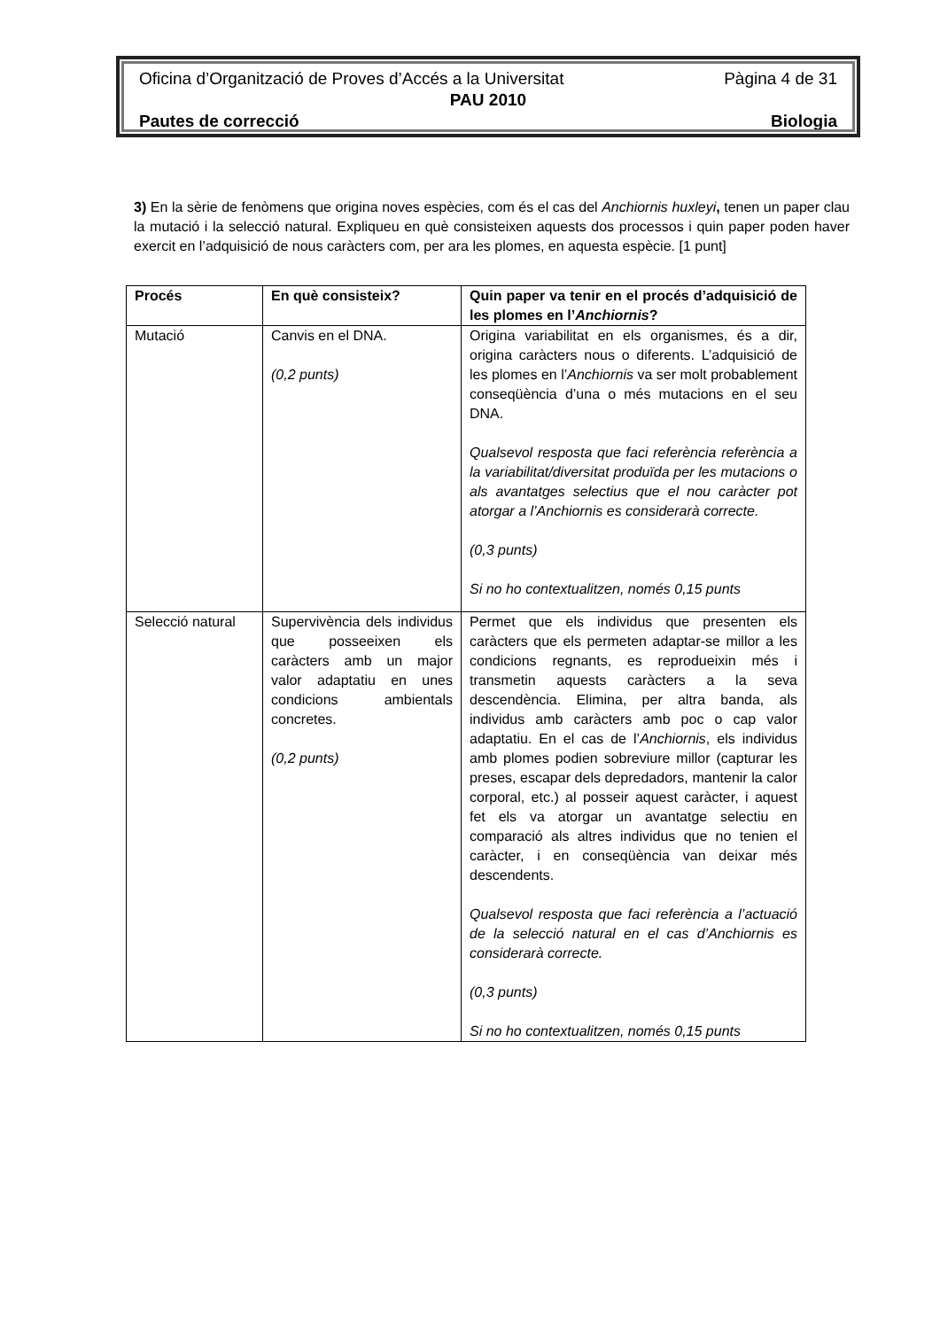Oficina d’Organització de Proves d’Accés a la Universitat Pàgina 4 de 31
PAU 2010
Pautes de correcció Biologia
3) En la sèrie de fenòmens que origina noves espècies, com és el cas del Anchiornis huxleyi, tenen un paper clau la mutació i la selecció natural. Expliqueu en què consisteixen aquests dos processos i quin paper poden haver exercit en l’adquisició de nous caràcters com, per ara les plomes, en aquesta espècie. [1 punt]
| Procés | En què consisteix? | Quin paper va tenir en el procés d’adquisició de les plomes en l’ Anchiornis ? |
| --- | --- | --- |
| Mutació | Canvis en el DNA. (0,2 punts) | Origina variabilitat en els organismes, és a dir, origina caràcters nous o diferents. L’adquisició de les plomes en l’ Anchiornis va ser molt probablement conseqüència d’una o més mutacions en el seu DNA. Qualsevol resposta que faci referència referència a la variabilitat/diversitat produïda per les mutacions o als avantatges selectius que el nou caràcter pot atorgar a l’Anchiornis es considerarà correcte. (0,3 punts) Si no ho contextualitzen, només 0,15 punts |
| Selecció natural | Supervivència dels individus que posseeixen els caràcters amb un major valor adaptatiu en unes condicions ambientals concretes. (0,2 punts) | Permet que els individus que presenten els caràcters que els permeten adaptar-se millor a les condicions regnants, es reprodueixin més i transmetin aquests caràcters a la seva descendència. Elimina, per altra banda, als individus amb caràcters amb poc o cap valor adaptatiu. En el cas de l’ Anchiornis , els individus amb plomes podien sobreviure millor (capturar les preses, escapar dels depredadors, mantenir la calor corporal, etc.) al posseir aquest caràcter, i aquest fet els va atorgar un avantatge selectiu en comparació als altres individus que no tenien el caràcter, i en conseqüència van deixar més descendents. Qualsevol resposta que faci referència a l’actuació de la selecció natural en el cas d’Anchiornis es considerarà correcte. (0,3 punts) Si no ho contextualitzen, només 0,15 punts |